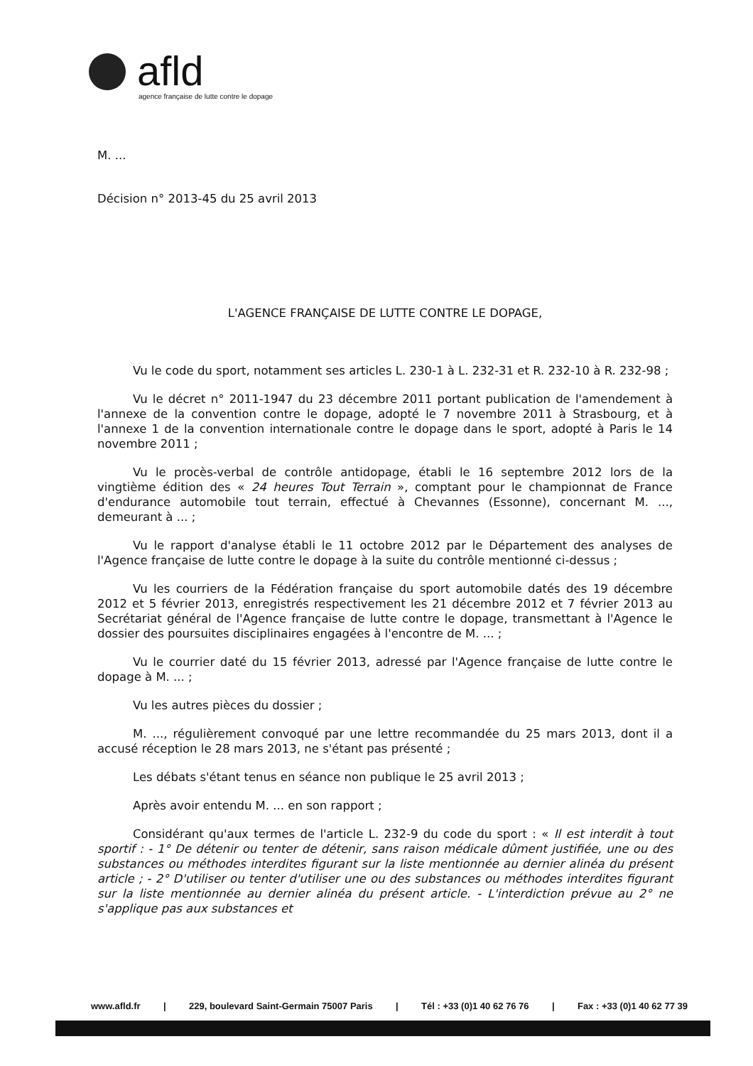afld
agence française de lutte contre le dopage
M. ...
Décision n° 2013-45 du 25 avril 2013
L'AGENCE FRANÇAISE DE LUTTE CONTRE LE DOPAGE,
Vu le code du sport, notamment ses articles L. 230-1 à L. 232-31 et R. 232-10 à R. 232-98 ;
Vu le décret n° 2011-1947 du 23 décembre 2011 portant publication de l'amendement à l'annexe de la convention contre le dopage, adopté le 7 novembre 2011 à Strasbourg, et à l'annexe 1 de la convention internationale contre le dopage dans le sport, adopté à Paris le 14 novembre 2011 ;
Vu le procès-verbal de contrôle antidopage, établi le 16 septembre 2012 lors de la vingtième édition des « 24 heures Tout Terrain », comptant pour le championnat de France d'endurance automobile tout terrain, effectué à Chevannes (Essonne), concernant M. ..., demeurant à ... ;
Vu le rapport d'analyse établi le 11 octobre 2012 par le Département des analyses de l'Agence française de lutte contre le dopage à la suite du contrôle mentionné ci-dessus ;
Vu les courriers de la Fédération française du sport automobile datés des 19 décembre 2012 et 5 février 2013, enregistrés respectivement les 21 décembre 2012 et 7 février 2013 au Secrétariat général de l'Agence française de lutte contre le dopage, transmettant à l'Agence le dossier des poursuites disciplinaires engagées à l'encontre de M. ... ;
Vu le courrier daté du 15 février 2013, adressé par l'Agence française de lutte contre le dopage à M. ... ;
Vu les autres pièces du dossier ;
M. ..., régulièrement convoqué par une lettre recommandée du 25 mars 2013, dont il a accusé réception le 28 mars 2013, ne s'étant pas présenté ;
Les débats s'étant tenus en séance non publique le 25 avril 2013 ;
Après avoir entendu M. ... en son rapport ;
Considérant qu'aux termes de l'article L. 232-9 du code du sport : « Il est interdit à tout sportif : - 1° De détenir ou tenter de détenir, sans raison médicale dûment justifiée, une ou des substances ou méthodes interdites figurant sur la liste mentionnée au dernier alinéa du présent article ; - 2° D'utiliser ou tenter d'utiliser une ou des substances ou méthodes interdites figurant sur la liste mentionnée au dernier alinéa du présent article. - L'interdiction prévue au 2° ne s'applique pas aux substances et
www.afld.fr | 229, boulevard Saint-Germain 75007 Paris | Tél : +33 (0)1 40 62 76 76 | Fax : +33 (0)1 40 62 77 39